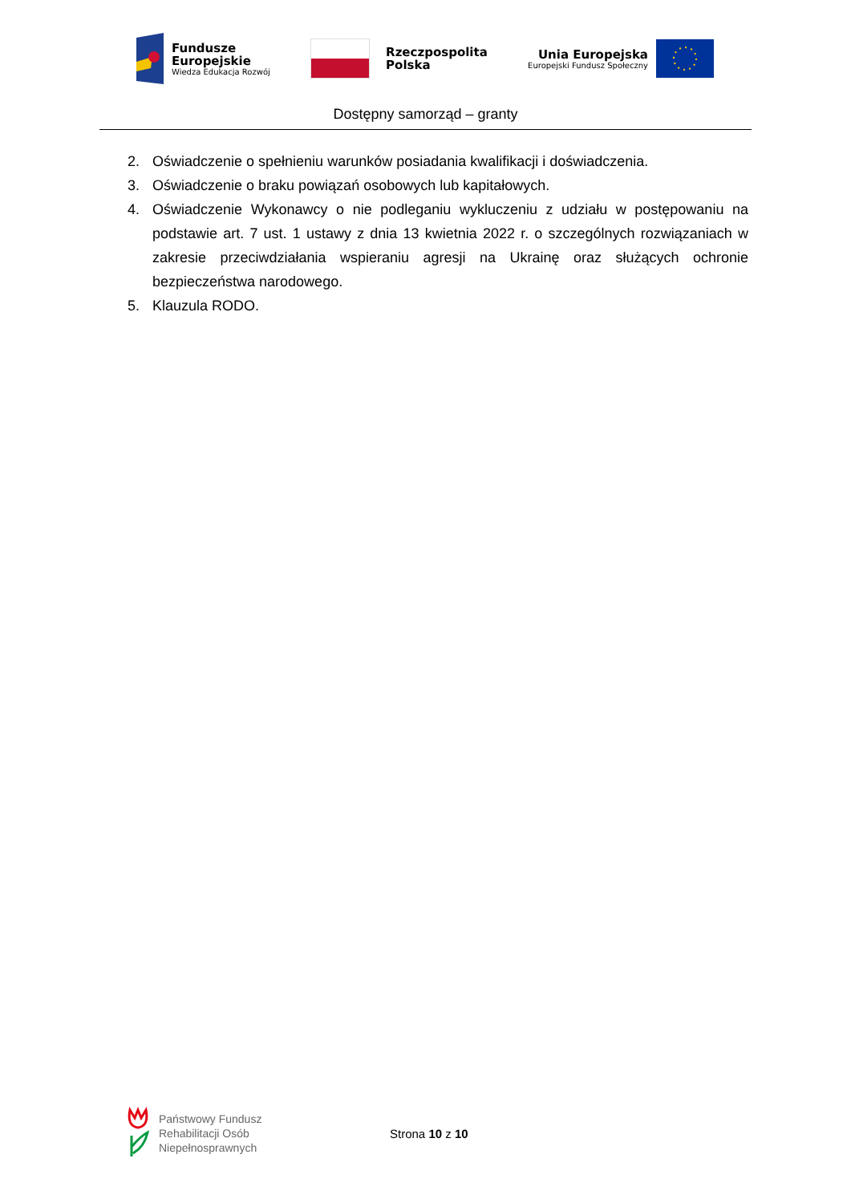Fundusze
Europejskie
Wiedza Edukacja Rozwój
Rzeczpospolita
Polska
Unia Europejska
Europejski Fundusz Społeczny
Dostępny samorząd – granty
2. Oświadczenie o spełnieniu warunków posiadania kwalifikacji i doświadczenia.
3. Oświadczenie o braku powiązań osobowych lub kapitałowych.
4. Oświadczenie Wykonawcy o nie podleganiu wykluczeniu z udziału w postępowaniu na podstawie art. 7 ust. 1 ustawy z dnia 13 kwietnia 2022 r. o szczególnych rozwiązaniach w zakresie przeciwdziałania wspieraniu agresji na Ukrainę oraz służących ochronie bezpieczeństwa narodowego.
5. Klauzula RODO.
Państwowy Fundusz
Rehabilitacji Osób
Niepełnosprawnych
Strona 10 z 10